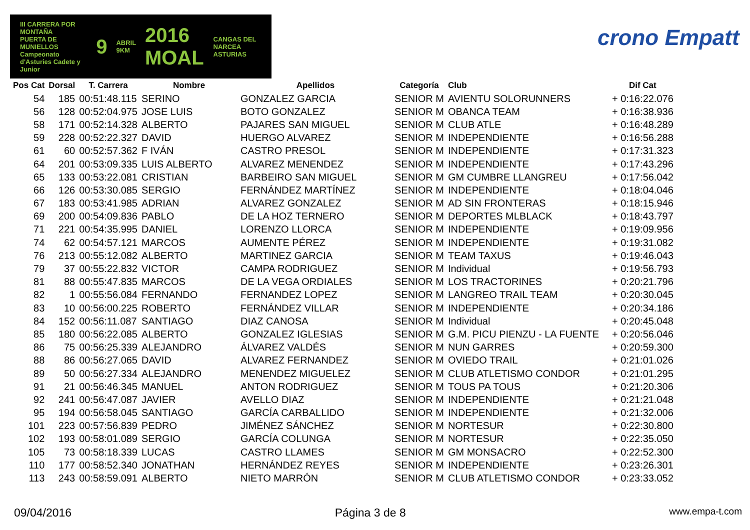III CARRERA POR MONTAÑA
PUERTA DE MUNIELLOS
Campeonato d'Asturies Cadete y Junior
9
ABRIL 9KM
2016 MOAL
CANGAS DEL NARCEA ASTURIAS
crono Empatt
| Pos Cat | Dorsal | T. Carrera | Nombre | Apellidos | Categoría | Club | Dif Cat |
| --- | --- | --- | --- | --- | --- | --- | --- |
| 54 | 185 | 00:51:48.115 | SERINO | GONZALEZ GARCIA | SENIOR M | AVIENTU SOLORUNNERS | + 0:16:22.076 |
| 56 | 128 | 00:52:04.975 | JOSE LUIS | BOTO GONZALEZ | SENIOR M | OBANCA TEAM | + 0:16:38.936 |
| 58 | 171 | 00:52:14.328 | ALBERTO | PAJARES SAN MIGUEL | SENIOR M | CLUB ATLE | + 0:16:48.289 |
| 59 | 228 | 00:52:22.327 | DAVID | HUERGO ALVAREZ | SENIOR M | INDEPENDIENTE | + 0:16:56.288 |
| 61 | 60 | 00:52:57.362 | F IVÁN | CASTRO PRESOL | SENIOR M | INDEPENDIENTE | + 0:17:31.323 |
| 64 | 201 | 00:53:09.335 | LUIS ALBERTO | ALVAREZ MENENDEZ | SENIOR M | INDEPENDIENTE | + 0:17:43.296 |
| 65 | 133 | 00:53:22.081 | CRISTIAN | BARBEIRO SAN MIGUEL | SENIOR M | GM CUMBRE LLANGREU | + 0:17:56.042 |
| 66 | 126 | 00:53:30.085 | SERGIO | FERNÁNDEZ MARTÍNEZ | SENIOR M | INDEPENDIENTE | + 0:18:04.046 |
| 67 | 183 | 00:53:41.985 | ADRIAN | ALVAREZ GONZALEZ | SENIOR M | AD SIN FRONTERAS | + 0:18:15.946 |
| 69 | 200 | 00:54:09.836 | PABLO | DE LA HOZ TERNERO | SENIOR M | DEPORTES MLBLACK | + 0:18:43.797 |
| 71 | 221 | 00:54:35.995 | DANIEL | LORENZO LLORCA | SENIOR M | INDEPENDIENTE | + 0:19:09.956 |
| 74 | 62 | 00:54:57.121 | MARCOS | AUMENTE PÉREZ | SENIOR M | INDEPENDIENTE | + 0:19:31.082 |
| 76 | 213 | 00:55:12.082 | ALBERTO | MARTINEZ GARCIA | SENIOR M | TEAM TAXUS | + 0:19:46.043 |
| 79 | 37 | 00:55:22.832 | VICTOR | CAMPA RODRIGUEZ | SENIOR M | Individual | + 0:19:56.793 |
| 81 | 88 | 00:55:47.835 | MARCOS | DE LA VEGA ORDIALES | SENIOR M | LOS TRACTORINES | + 0:20:21.796 |
| 82 | 1 | 00:55:56.084 | FERNANDO | FERNANDEZ LOPEZ | SENIOR M | LANGREO TRAIL TEAM | + 0:20:30.045 |
| 83 | 10 | 00:56:00.225 | ROBERTO | FERNÁNDEZ VILLAR | SENIOR M | INDEPENDIENTE | + 0:20:34.186 |
| 84 | 152 | 00:56:11.087 | SANTIAGO | DIAZ CANOSA | SENIOR M | Individual | + 0:20:45.048 |
| 85 | 180 | 00:56:22.085 | ALBERTO | GONZALEZ IGLESIAS | SENIOR M | G.M. PICU PIENZU - LA FUENTE | + 0:20:56.046 |
| 86 | 75 | 00:56:25.339 | ALEJANDRO | ÁLVAREZ VALDÉS | SENIOR M | NUN GARRES | + 0:20:59.300 |
| 88 | 86 | 00:56:27.065 | DAVID | ALVAREZ FERNANDEZ | SENIOR M | OVIEDO TRAIL | + 0:21:01.026 |
| 89 | 50 | 00:56:27.334 | ALEJANDRO | MENENDEZ MIGUELEZ | SENIOR M | CLUB ATLETISMO CONDOR | + 0:21:01.295 |
| 91 | 21 | 00:56:46.345 | MANUEL | ANTON RODRIGUEZ | SENIOR M | TOUS PA TOUS | + 0:21:20.306 |
| 92 | 241 | 00:56:47.087 | JAVIER | AVELLO DIAZ | SENIOR M | INDEPENDIENTE | + 0:21:21.048 |
| 95 | 194 | 00:56:58.045 | SANTIAGO | GARCÍA CARBALLIDO | SENIOR M | INDEPENDIENTE | + 0:21:32.006 |
| 101 | 223 | 00:57:56.839 | PEDRO | JIMÉNEZ SÁNCHEZ | SENIOR M | NORTESUR | + 0:22:30.800 |
| 102 | 193 | 00:58:01.089 | SERGIO | GARCÍA COLUNGA | SENIOR M | NORTESUR | + 0:22:35.050 |
| 105 | 73 | 00:58:18.339 | LUCAS | CASTRO LLAMES | SENIOR M | GM MONSACRO | + 0:22:52.300 |
| 110 | 177 | 00:58:52.340 | JONATHAN | HERNÁNDEZ REYES | SENIOR M | INDEPENDIENTE | + 0:23:26.301 |
| 113 | 243 | 00:58:59.091 | ALBERTO | NIETO MARRÓN | SENIOR M | CLUB ATLETISMO CONDOR | + 0:23:33.052 |
09/04/2016 Página 3 de 8 www.empa-t.com